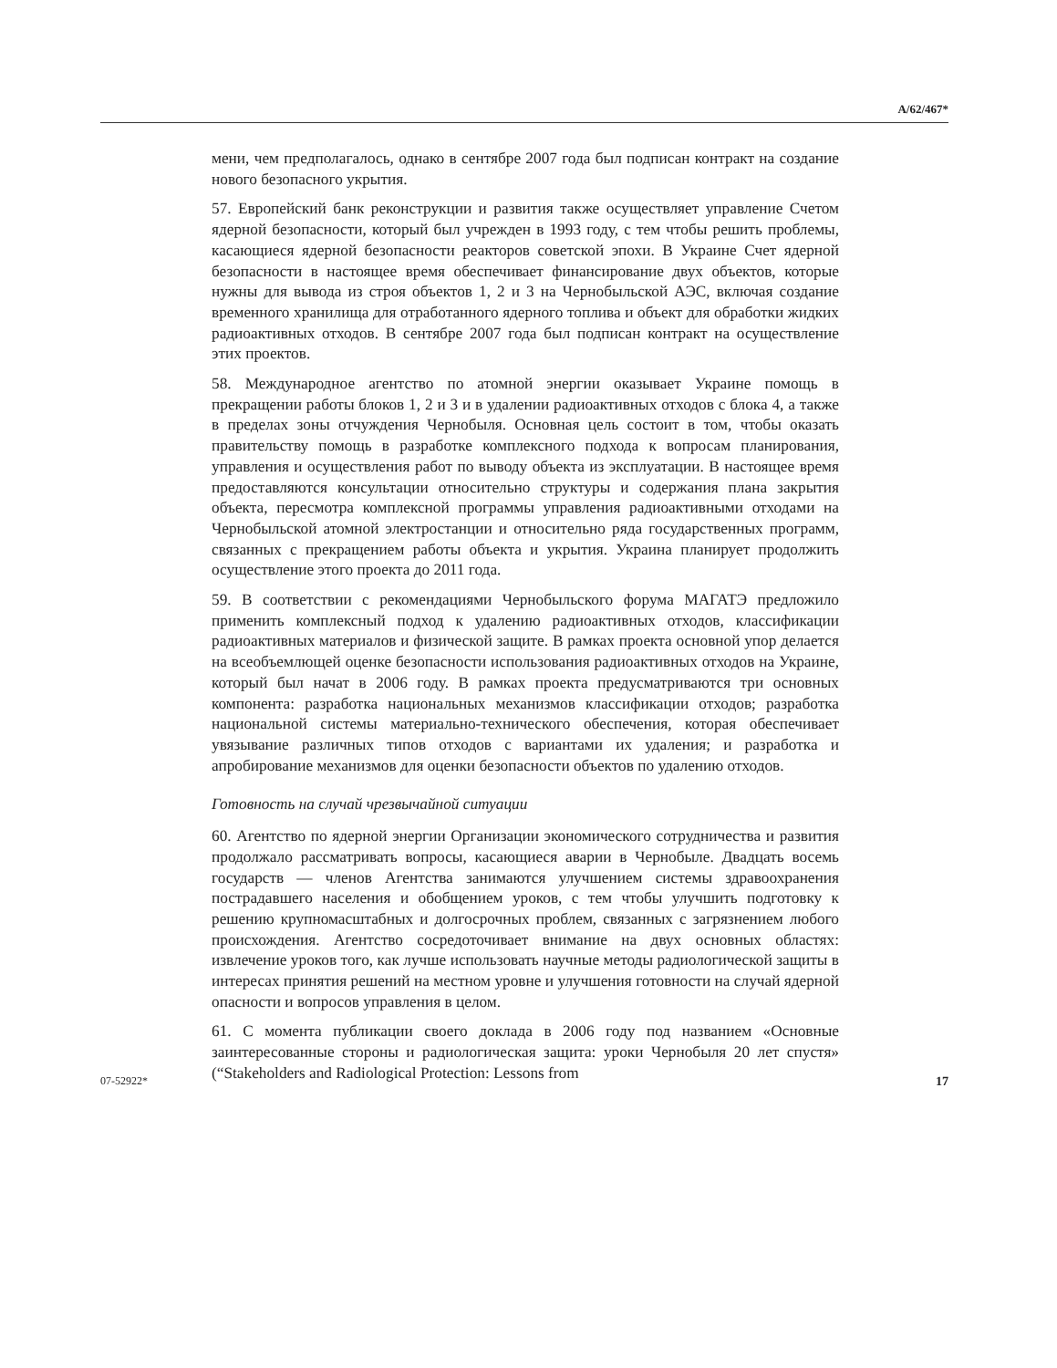A/62/467*
мени, чем предполагалось, однако в сентябре 2007 года был подписан контракт на создание нового безопасного укрытия.
57. Европейский банк реконструкции и развития также осуществляет управление Счетом ядерной безопасности, который был учрежден в 1993 году, с тем чтобы решить проблемы, касающиеся ядерной безопасности реакторов советской эпохи. В Украине Счет ядерной безопасности в настоящее время обеспечивает финансирование двух объектов, которые нужны для вывода из строя объектов 1, 2 и 3 на Чернобыльской АЭС, включая создание временного хранилища для отработанного ядерного топлива и объект для обработки жидких радиоактивных отходов. В сентябре 2007 года был подписан контракт на осуществление этих проектов.
58. Международное агентство по атомной энергии оказывает Украине помощь в прекращении работы блоков 1, 2 и 3 и в удалении радиоактивных отходов с блока 4, а также в пределах зоны отчуждения Чернобыля. Основная цель состоит в том, чтобы оказать правительству помощь в разработке комплексного подхода к вопросам планирования, управления и осуществления работ по выводу объекта из эксплуатации. В настоящее время предоставляются консультации относительно структуры и содержания плана закрытия объекта, пересмотра комплексной программы управления радиоактивными отходами на Чернобыльской атомной электростанции и относительно ряда государственных программ, связанных с прекращением работы объекта и укрытия. Украина планирует продолжить осуществление этого проекта до 2011 года.
59. В соответствии с рекомендациями Чернобыльского форума МАГАТЭ предложило применить комплексный подход к удалению радиоактивных отходов, классификации радиоактивных материалов и физической защите. В рамках проекта основной упор делается на всеобъемлющей оценке безопасности использования радиоактивных отходов на Украине, который был начат в 2006 году. В рамках проекта предусматриваются три основных компонента: разработка национальных механизмов классификации отходов; разработка национальной системы материально-технического обеспечения, которая обеспечивает увязывание различных типов отходов с вариантами их удаления; и разработка и апробирование механизмов для оценки безопасности объектов по удалению отходов.
Готовность на случай чрезвычайной ситуации
60. Агентство по ядерной энергии Организации экономического сотрудничества и развития продолжало рассматривать вопросы, касающиеся аварии в Чернобыле. Двадцать восемь государств — членов Агентства занимаются улучшением системы здравоохранения пострадавшего населения и обобщением уроков, с тем чтобы улучшить подготовку к решению крупномасштабных и долгосрочных проблем, связанных с загрязнением любого происхождения. Агентство сосредоточивает внимание на двух основных областях: извлечение уроков того, как лучше использовать научные методы радиологической защиты в интересах принятия решений на местном уровне и улучшения готовности на случай ядерной опасности и вопросов управления в целом.
61. С момента публикации своего доклада в 2006 году под названием «Основные заинтересованные стороны и радиологическая защита: уроки Чернобыля 20 лет спустя» (“Stakeholders and Radiological Protection: Lessons from
07-52922* 17